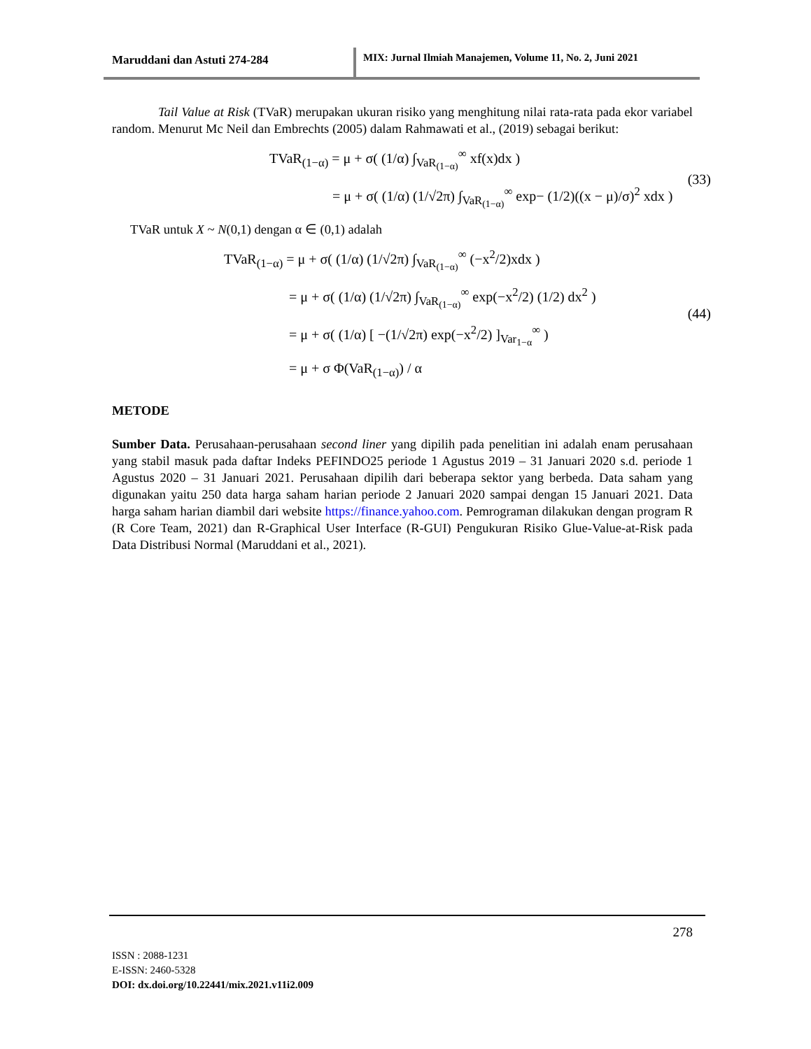Maruddani dan Astuti 274-284 MIX: Jurnal Ilmiah Manajemen, Volume 11, No. 2, Juni 2021
Tail Value at Risk (TVaR) merupakan ukuran risiko yang menghitung nilai rata-rata pada ekor variabel random. Menurut Mc Neil dan Embrechts (2005) dalam Rahmawati et al., (2019) sebagai berikut:
TVaR<sub>(1−α)</sub> = μ + σ( (1/α) ∫<sub>VaR<sub>(1−α)</sub></sub><sup>∞</sup> xf(x)dx )
= μ + σ( (1/α) (1/√2π) ∫<sub>VaR<sub>(1−α)</sub></sub><sup>∞</sup> exp− (1/2)((x − μ)/σ)<sup>2</sup> xdx )
(33)
TVaR untuk X ~ N(0,1) dengan α ∈ (0,1) adalah
TVaR<sub>(1−α)</sub> = μ + σ( (1/α) (1/√2π) ∫<sub>VaR<sub>(1−α)</sub></sub><sup>∞</sup> (−x<sup>2</sup>/2)xdx )
= μ + σ( (1/α) (1/√2π) ∫<sub>VaR<sub>(1−α)</sub></sub><sup>∞</sup> exp(−x<sup>2</sup>/2) (1/2) dx<sup>2</sup> )
= μ + σ( (1/α) [ −(1/√2π) exp(−x<sup>2</sup>/2) ]<sub>Var<sub>1−α</sub></sub><sup>∞</sup> )
= μ + σ Φ(VaR<sub>(1−α)</sub>) / α
(44)
METODE
Sumber Data. Perusahaan-perusahaan second liner yang dipilih pada penelitian ini adalah enam perusahaan yang stabil masuk pada daftar Indeks PEFINDO25 periode 1 Agustus 2019 – 31 Januari 2020 s.d. periode 1 Agustus 2020 – 31 Januari 2021. Perusahaan dipilih dari beberapa sektor yang berbeda. Data saham yang digunakan yaitu 250 data harga saham harian periode 2 Januari 2020 sampai dengan 15 Januari 2021. Data harga saham harian diambil dari website https://finance.yahoo.com. Pemrograman dilakukan dengan program R (R Core Team, 2021) dan R-Graphical User Interface (R-GUI) Pengukuran Risiko Glue-Value-at-Risk pada Data Distribusi Normal (Maruddani et al., 2021).
278
ISSN : 2088-1231
E-ISSN: 2460-5328
DOI: dx.doi.org/10.22441/mix.2021.v11i2.009